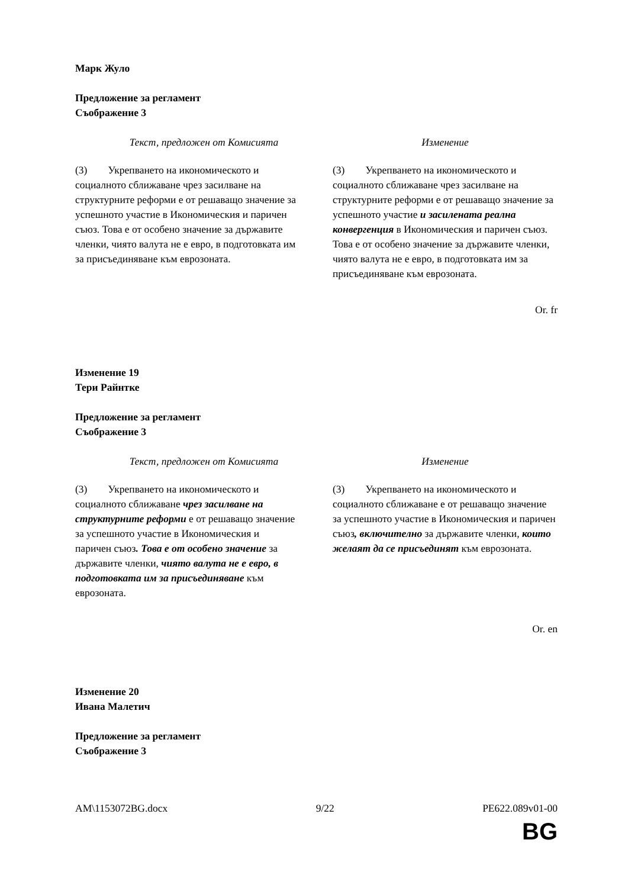Марк Жуло
Предложение за регламент
Съображение 3
| Текст, предложен от Комисията | Изменение |
| --- | --- |
| (3) Укрепването на икономическото и социалното сближаване чрез засилване на структурните реформи е от решаващо значение за успешното участие в Икономическия и паричен съюз. Това е от особено значение за държавите членки, чиято валута не е евро, в подготовката им за присъединяване към еврозоната. | (3) Укрепването на икономическото и социалното сближаване чрез засилване на структурните реформи е от решаващо значение за успешното участие и засилената реална конвергенция в Икономическия и паричен съюз. Това е от особено значение за държавите членки, чиято валута не е евро, в подготовката им за присъединяване към еврозоната. |
Or. fr
Изменение 19
Тери Райнтке
Предложение за регламент
Съображение 3
| Текст, предложен от Комисията | Изменение |
| --- | --- |
| (3) Укрепването на икономическото и социалното сближаване чрез засилване на структурните реформи е от решаващо значение за успешното участие в Икономическия и паричен съюз . Това е от особено значение за държавите членки, чиято валута не е евро, в подготовката им за присъединяване към еврозоната. | (3) Укрепването на икономическото и социалното сближаване е от решаващо значение за успешното участие в Икономическия и паричен съюз , включително за държавите членки, които желаят да се присъединят към еврозоната. |
Or. en
Изменение 20
Ивана Малетич
Предложение за регламент
Съображение 3
AM\1153072BG.docx 9/22 PE622.089v01-00
BG